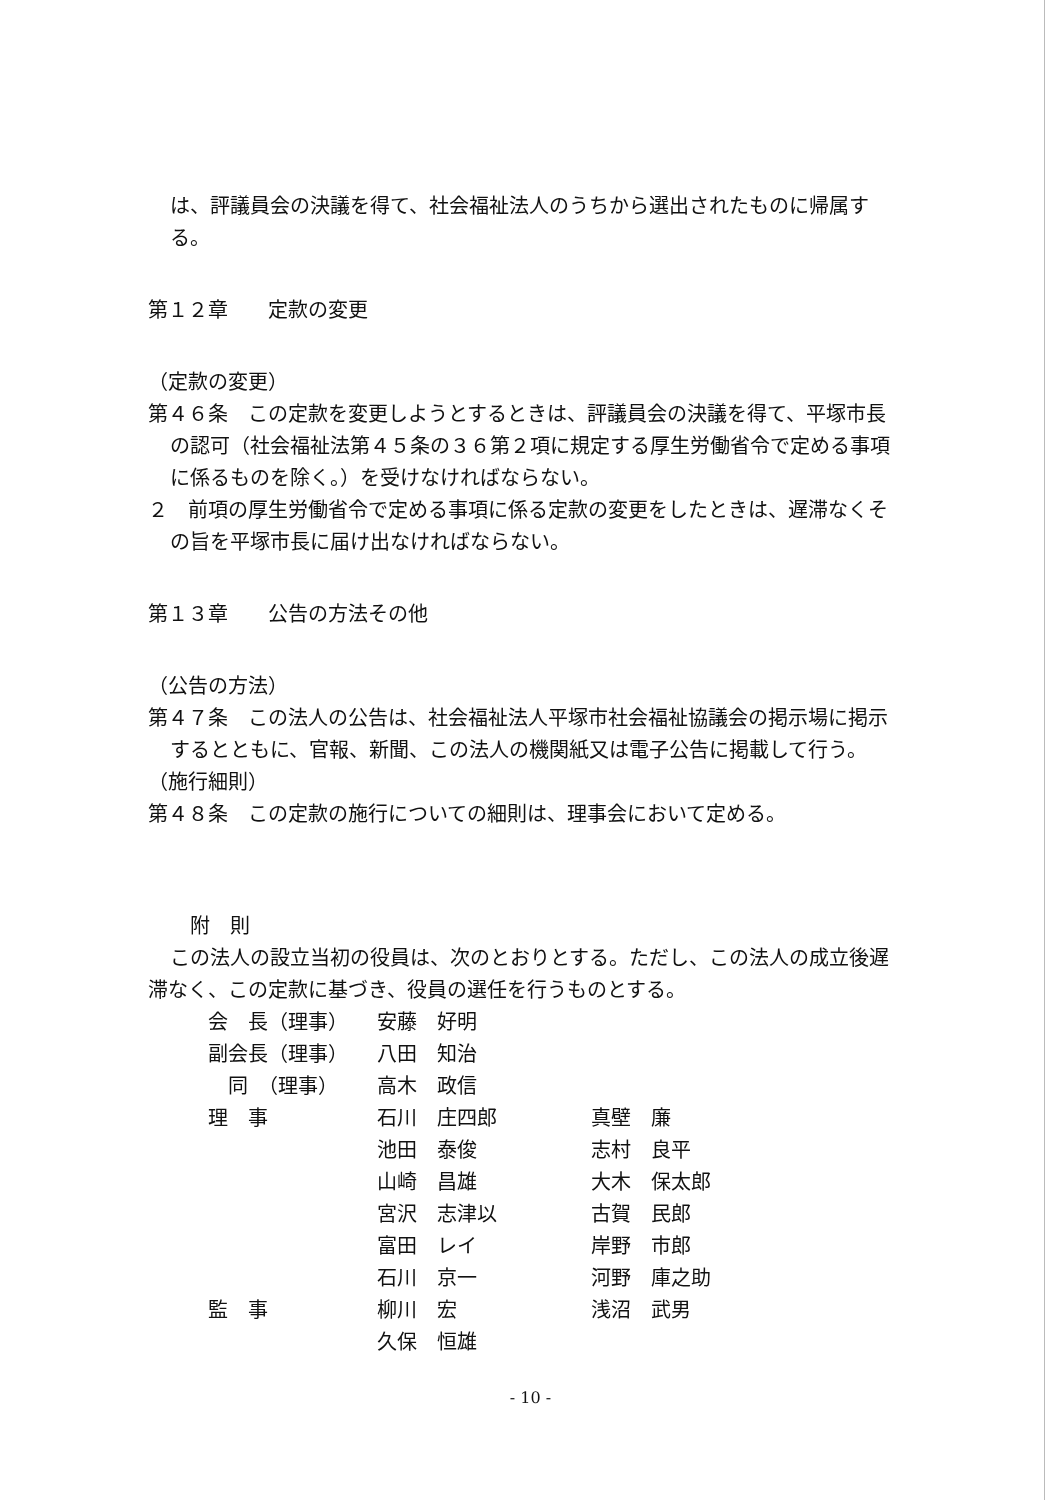は、評議員会の決議を得て、社会福祉法人のうちから選出されたものに帰属する。
第１２章　　定款の変更
（定款の変更）
第４６条　この定款を変更しようとするときは、評議員会の決議を得て、平塚市長の認可（社会福祉法第４５条の３６第２項に規定する厚生労働省令で定める事項に係るものを除く。）を受けなければならない。
２　前項の厚生労働省令で定める事項に係る定款の変更をしたときは、遅滞なくその旨を平塚市長に届け出なければならない。
第１３章　　公告の方法その他
（公告の方法）
第４７条　この法人の公告は、社会福祉法人平塚市社会福祉協議会の掲示場に掲示するとともに、官報、新聞、この法人の機関紙又は電子公告に掲載して行う。
（施行細則）
第４８条　この定款の施行についての細則は、理事会において定める。
附　則
この法人の設立当初の役員は、次のとおりとする。ただし、この法人の成立後遅滞なく、この定款に基づき、役員の選任を行うものとする。
| 会 長（理事） | 安藤 好明 | |
| 副会長（理事） | 八田 知治 | |
| 同 （理事） | 高木 政信 | |
| 理 事 | 石川 庄四郎 | 真壁 廉 |
| | 池田 泰俊 | 志村 良平 |
| | 山崎 昌雄 | 大木 保太郎 |
| | 宮沢 志津以 | 古賀 民郎 |
| | 富田 レイ | 岸野 市郎 |
| | 石川 京一 | 河野 庫之助 |
| 監 事 | 柳川 宏 | 浅沼 武男 |
| | 久保 恒雄 | |
- 10 -